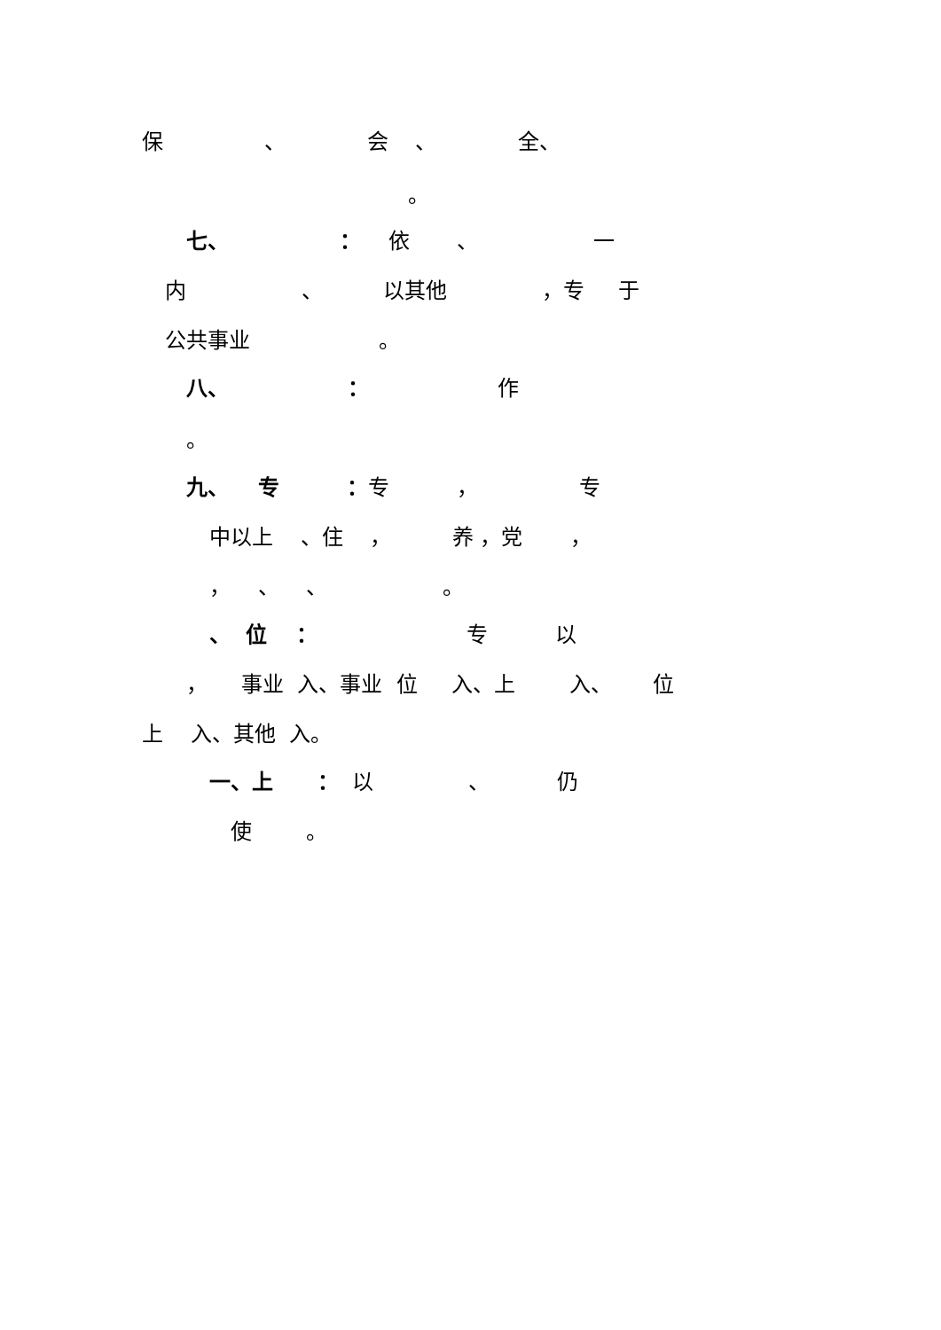保 、 会 、 全、
。
七、 ： 依 、 一
内 、 以其他 ，专 于
公共事业 。
八、 ： 作
。
九、 专 ：专 ， 专
中以上 、住 ， 养 ，党 ，
， 、 、 。
、 位 ： 专 以
， 事业 入、事业 位 入、上 入、 位
上 入、其他 入。
一、上 ： 以 、 仍
使 。